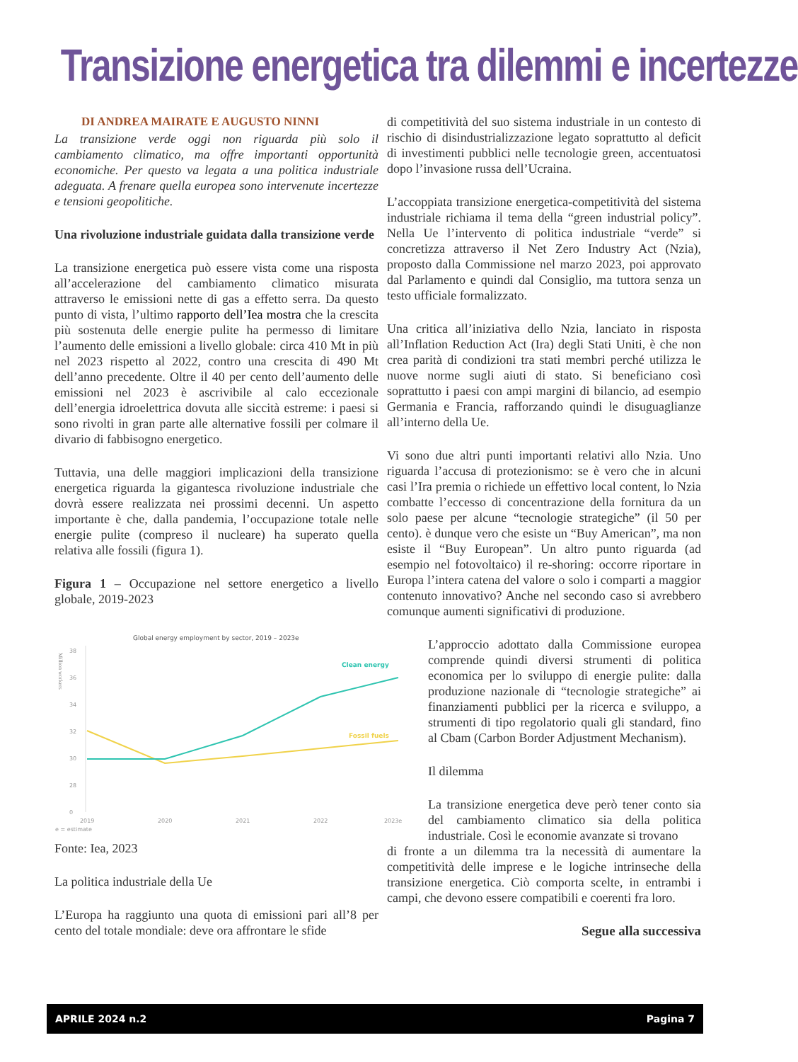Transizione energetica tra dilemmi e incertezze
DI ANDREA MAIRATE E AUGUSTO NINNI
La transizione verde oggi non riguarda più solo il cambiamento climatico, ma offre importanti opportunità economiche. Per questo va legata a una politica industriale adeguata. A frenare quella europea sono intervenute incertezze e tensioni geopolitiche.
Una rivoluzione industriale guidata dalla transizione verde
La transizione energetica può essere vista come una risposta all’accelerazione del cambiamento climatico misurata attraverso le emissioni nette di gas a effetto serra. Da questo punto di vista, l’ultimo rapporto dell’Iea mostra che la crescita più sostenuta delle energie pulite ha permesso di limitare l’aumento delle emissioni a livello globale: circa 410 Mt in più nel 2023 rispetto al 2022, contro una crescita di 490 Mt dell’anno precedente. Oltre il 40 per cento dell’aumento delle emissioni nel 2023 è ascrivibile al calo eccezionale dell’energia idroelettrica dovuta alle siccità estreme: i paesi si sono rivolti in gran parte alle alternative fossili per colmare il divario di fabbisogno energetico.
Tuttavia, una delle maggiori implicazioni della transizione energetica riguarda la gigantesca rivoluzione industriale che dovrà essere realizzata nei prossimi decenni. Un aspetto importante è che, dalla pandemia, l’occupazione totale nelle energie pulite (compreso il nucleare) ha superato quella relativa alle fossili (figura 1).
Figura 1 – Occupazione nel settore energetico a livello globale, 2019-2023
Global energy employment by sector, 2019 – 2023e
Million workers
38
36
34
32
30
28
0
2019
2020
2021
2022
2023e
e = estimate
Clean energy
Fossil fuels
Fonte: Iea, 2023
La politica industriale della Ue
L’Europa ha raggiunto una quota di emissioni pari all’8 per cento del totale mondiale: deve ora affrontare le sfide
di competitività del suo sistema industriale in un contesto di rischio di disindustrializzazione legato soprattutto al deficit di investimenti pubblici nelle tecnologie green, accentuatosi dopo l’invasione russa dell’Ucraina.
L’accoppiata transizione energetica-competitività del sistema industriale richiama il tema della “green industrial policy”. Nella Ue l’intervento di politica industriale “verde” si concretizza attraverso il Net Zero Industry Act (Nzia), proposto dalla Commissione nel marzo 2023, poi approvato dal Parlamento e quindi dal Consiglio, ma tuttora senza un testo ufficiale formalizzato.
Una critica all’iniziativa dello Nzia, lanciato in risposta all’Inflation Reduction Act (Ira) degli Stati Uniti, è che non crea parità di condizioni tra stati membri perché utilizza le nuove norme sugli aiuti di stato. Si beneficiano così soprattutto i paesi con ampi margini di bilancio, ad esempio Germania e Francia, rafforzando quindi le disuguaglianze all’interno della Ue.
Vi sono due altri punti importanti relativi allo Nzia. Uno riguarda l’accusa di protezionismo: se è vero che in alcuni casi l’Ira premia o richiede un effettivo local content, lo Nzia combatte l’eccesso di concentrazione della fornitura da un solo paese per alcune “tecnologie strategiche” (il 50 per cento). è dunque vero che esiste un “Buy American”, ma non esiste il “Buy European”. Un altro punto riguarda (ad esempio nel fotovoltaico) il re-shoring: occorre riportare in Europa l’intera catena del valore o solo i comparti a maggior contenuto innovativo? Anche nel secondo caso si avrebbero comunque aumenti significativi di produzione.
L’approccio adottato dalla Commissione europea comprende quindi diversi strumenti di politica economica per lo sviluppo di energie pulite: dalla produzione nazionale di “tecnologie strategiche” ai finanziamenti pubblici per la ricerca e sviluppo, a strumenti di tipo regolatorio quali gli standard, fino al Cbam (Carbon Border Adjustment Mechanism).
Il dilemma
La transizione energetica deve però tener conto sia del cambiamento climatico sia della politica industriale. Così le economie avanzate si trovano
di fronte a un dilemma tra la necessità di aumentare la competitività delle imprese e le logiche intrinseche della transizione energetica. Ciò comporta scelte, in entrambi i campi, che devono essere compatibili e coerenti fra loro.
Segue alla successiva
APRILE 2024 n.2 Pagina 7